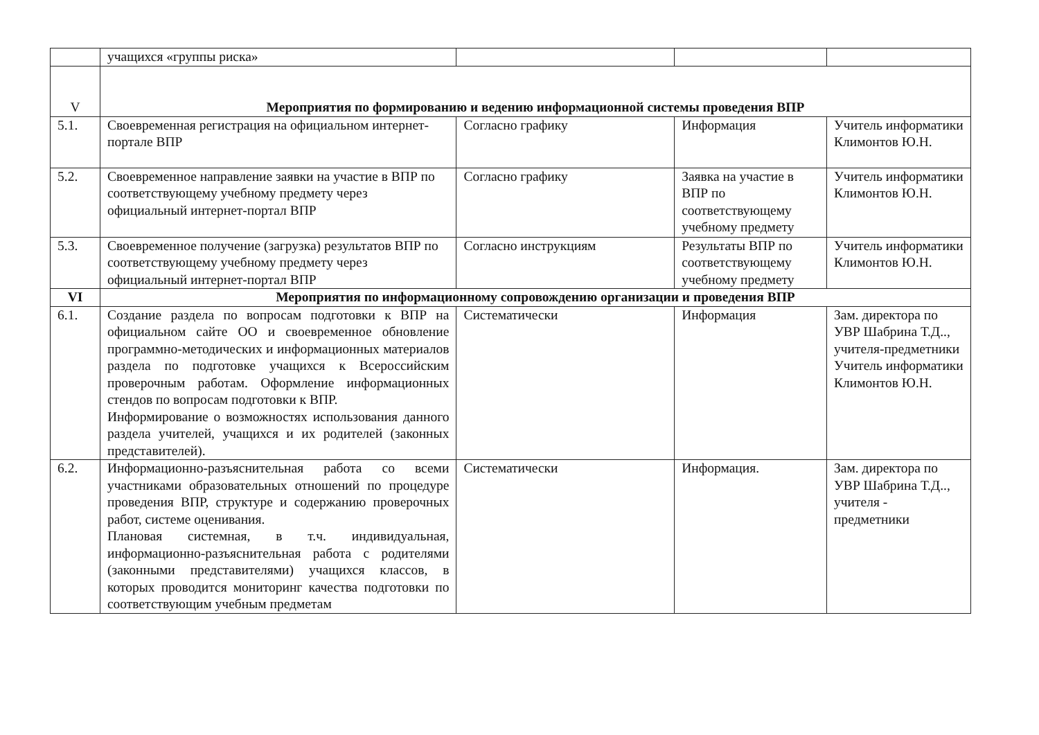| | учащихся «группы риска» | | | |
| V | Мероприятия по формированию и ведению информационной системы проведения ВПР | | | |
| 5.1. | Своевременная регистрация на официальном интернет-портале ВПР | Согласно графику | Информация | Учитель информатики Климонтов Ю.Н. |
| 5.2. | Своевременное направление заявки на участие в ВПР по соответствующему учебному предмету через официальный интернет-портал ВПР | Согласно графику | Заявка на участие в ВПР по соответствующему учебному предмету | Учитель информатики Климонтов Ю.Н. |
| 5.3. | Своевременное получение (загрузка) результатов ВПР по соответствующему учебному предмету через официальный интернет-портал ВПР | Согласно инструкциям | Результаты ВПР по соответствующему учебному предмету | Учитель информатики Климонтов Ю.Н. |
| VI | Мероприятия по информационному сопровождению организации и проведения ВПР | | | |
| 6.1. | Создание раздела по вопросам подготовки к ВПР на официальном сайте ОО и своевременное обновление программно-методических и информационных материалов раздела по подготовке учащихся к Всероссийским проверочным работам. Оформление информационных стендов по вопросам подготовки к ВПР. Информирование о возможностях использования данного раздела учителей, учащихся и их родителей (законных представителей). | Систематически | Информация | Зам. директора по УВР Шабрина Т.Д.., учителя-предметники Учитель информатики Климонтов Ю.Н. |
| 6.2. | Информационно-разъяснительная работа со всеми участниками образовательных отношений по процедуре проведения ВПР, структуре и содержанию проверочных работ, системе оценивания. Плановая системная, в т.ч. индивидуальная, информационно-разъяснительная работа с родителями (законными представителями) учащихся классов, в которых проводится мониторинг качества подготовки по соответствующим учебным предметам | Систематически | Информация. | Зам. директора по УВР Шабрина Т.Д.., учителя - предметники |